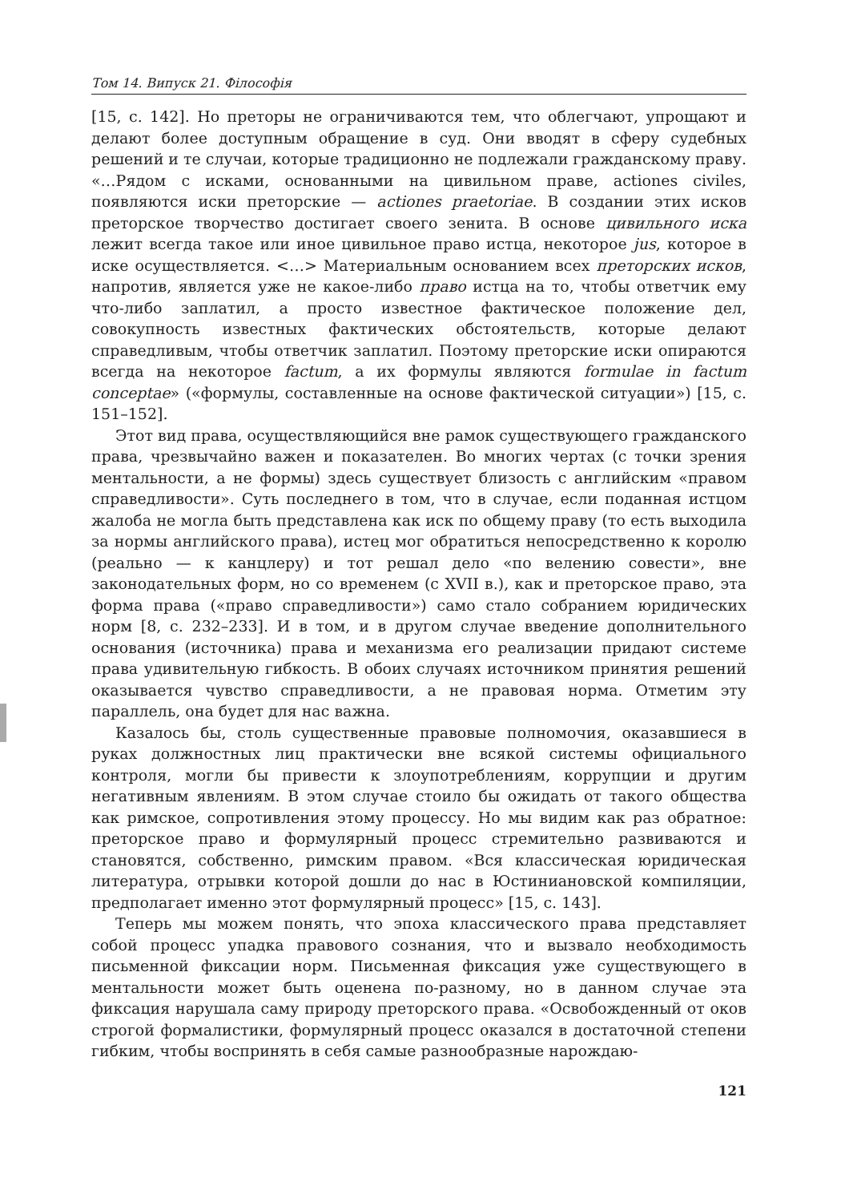Том 14. Випуск 21. Філософія
[15, с. 142]. Но преторы не ограничиваются тем, что облегчают, упрощают и делают более доступным обращение в суд. Они вводят в сферу судебных решений и те случаи, которые традиционно не подлежали гражданскому праву. «…Рядом с исками, основанными на цивильном праве, actiones civiles, появляются иски преторские — actiones praetoriae. В создании этих исков преторское творчество достигает своего зенита. В основе цивильного иска лежит всегда такое или иное цивильное право истца, некоторое jus, которое в иске осуществляется. <…> Материальным основанием всех преторских исков, напротив, является уже не какое-либо право истца на то, чтобы ответчик ему что-либо заплатил, а просто известное фактическое положение дел, совокупность известных фактических обстоятельств, которые делают справедливым, чтобы ответчик заплатил. Поэтому преторские иски опираются всегда на некоторое factum, а их формулы являются formulae in factum conceptae» («формулы, составленные на основе фактической ситуации») [15, с. 151–152].
Этот вид права, осуществляющийся вне рамок существующего гражданского права, чрезвычайно важен и показателен. Во многих чертах (с точки зрения ментальности, а не формы) здесь существует близость с английским «правом справедливости». Суть последнего в том, что в случае, если поданная истцом жалоба не могла быть представлена как иск по общему праву (то есть выходила за нормы английского права), истец мог обратиться непосредственно к королю (реально — к канцлеру) и тот решал дело «по велению совести», вне законодательных форм, но со временем (с XVII в.), как и преторское право, эта форма права («право справедливости») само стало собранием юридических норм [8, с. 232–233]. И в том, и в другом случае введение дополнительного основания (источника) права и механизма его реализации придают системе права удивительную гибкость. В обоих случаях источником принятия решений оказывается чувство справедливости, а не правовая норма. Отметим эту параллель, она будет для нас важна.
Казалось бы, столь существенные правовые полномочия, оказавшиеся в руках должностных лиц практически вне всякой системы официального контроля, могли бы привести к злоупотреблениям, коррупции и другим негативным явлениям. В этом случае стоило бы ожидать от такого общества как римское, сопротивления этому процессу. Но мы видим как раз обратное: преторское право и формулярный процесс стремительно развиваются и становятся, собственно, римским правом. «Вся классическая юридическая литература, отрывки которой дошли до нас в Юстиниановской компиляции, предполагает именно этот формулярный процесс» [15, с. 143].
Теперь мы можем понять, что эпоха классического права представляет собой процесс упадка правового сознания, что и вызвало необходимость письменной фиксации норм. Письменная фиксация уже существующего в ментальности может быть оценена по-разному, но в данном случае эта фиксация нарушала саму природу преторского права. «Освобожденный от оков строгой формалистики, формулярный процесс оказался в достаточной степени гибким, чтобы воспринять в себя самые разнообразные нарождаю-
121